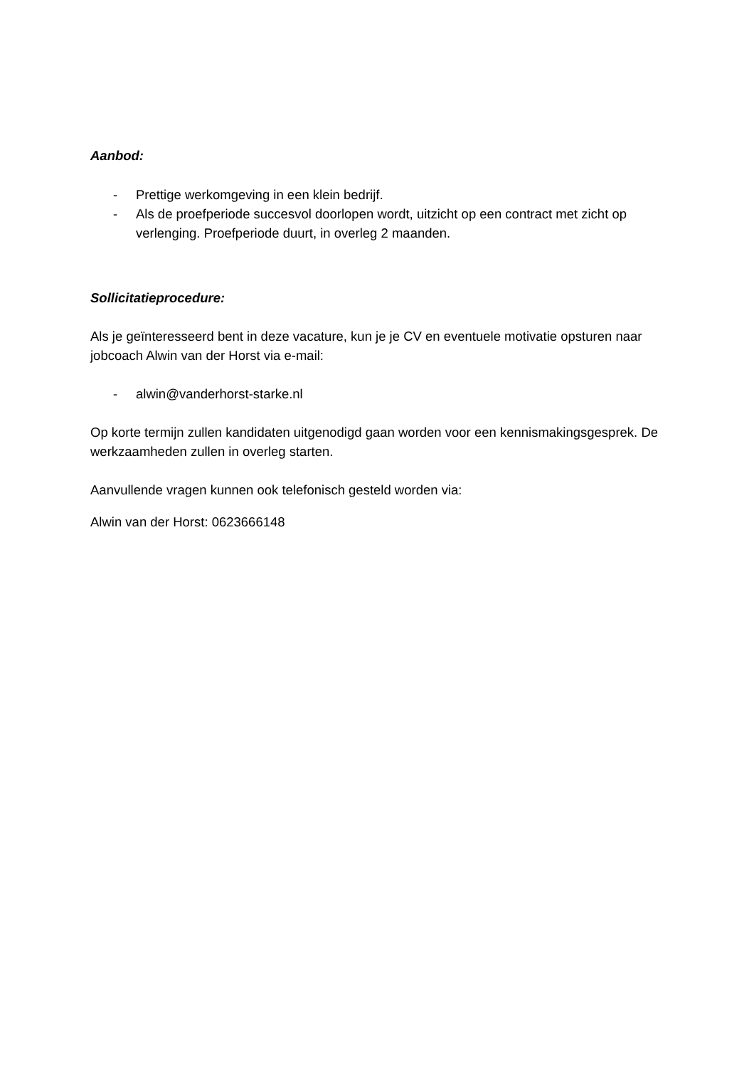Aanbod:
- Prettige werkomgeving in een klein bedrijf.
- Als de proefperiode succesvol doorlopen wordt, uitzicht op een contract met zicht op verlenging. Proefperiode duurt, in overleg 2 maanden.
Sollicitatieprocedure:
Als je geïnteresseerd bent in deze vacature, kun je je CV en eventuele motivatie opsturen naar jobcoach Alwin van der Horst via e-mail:
- alwin@vanderhorst-starke.nl
Op korte termijn zullen kandidaten uitgenodigd gaan worden voor een kennismakingsgesprek. De werkzaamheden zullen in overleg starten.
Aanvullende vragen kunnen ook telefonisch gesteld worden via:
Alwin van der Horst: 0623666148